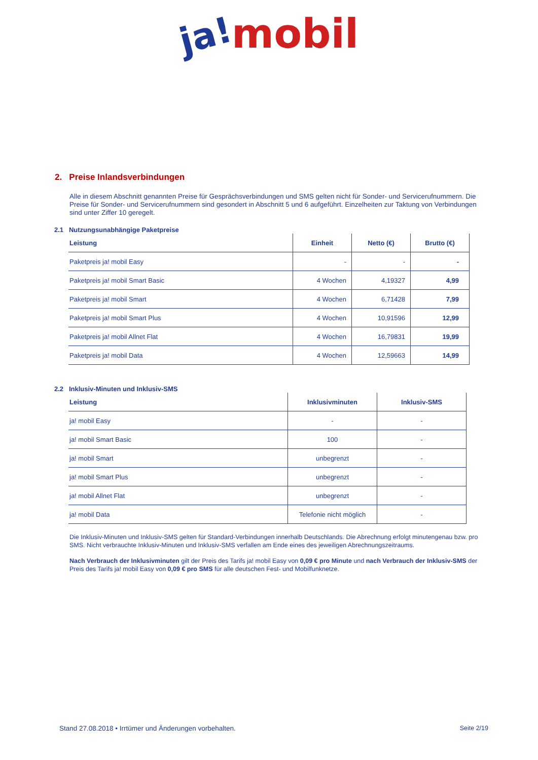ja!mobil
2. Preise Inlandsverbindungen
Alle in diesem Abschnitt genannten Preise für Gesprächsverbindungen und SMS gelten nicht für Sonder- und Servicerufnummern. Die Preise für Sonder- und Servicerufnummern sind gesondert in Abschnitt 5 und 6 aufgeführt. Einzelheiten zur Taktung von Verbindungen sind unter Ziffer 10 geregelt.
2.1 Nutzungsunabhängige Paketpreise
| Leistung | Einheit | Netto (€) | Brutto (€) |
| --- | --- | --- | --- |
| Paketpreis ja! mobil Easy | - | - | - |
| Paketpreis ja! mobil Smart Basic | 4 Wochen | 4,19327 | 4,99 |
| Paketpreis ja! mobil Smart | 4 Wochen | 6,71428 | 7,99 |
| Paketpreis ja! mobil Smart Plus | 4 Wochen | 10,91596 | 12,99 |
| Paketpreis ja! mobil Allnet Flat | 4 Wochen | 16,79831 | 19,99 |
| Paketpreis ja! mobil Data | 4 Wochen | 12,59663 | 14,99 |
2.2 Inklusiv-Minuten und Inklusiv-SMS
| Leistung | Inklusivminuten | Inklusiv-SMS |
| --- | --- | --- |
| ja! mobil Easy | - | - |
| ja! mobil Smart Basic | 100 | - |
| ja! mobil Smart | unbegrenzt | - |
| ja! mobil Smart Plus | unbegrenzt | - |
| ja! mobil Allnet Flat | unbegrenzt | - |
| ja! mobil Data | Telefonie nicht möglich | - |
Die Inklusiv-Minuten und Inklusiv-SMS gelten für Standard-Verbindungen innerhalb Deutschlands. Die Abrechnung erfolgt minutengenau bzw. pro SMS. Nicht verbrauchte Inklusiv-Minuten und Inklusiv-SMS verfallen am Ende eines des jeweiligen Abrechnungszeitraums.
Nach Verbrauch der Inklusivminuten gilt der Preis des Tarifs ja! mobil Easy von 0,09 € pro Minute und nach Verbrauch der Inklusiv-SMS der Preis des Tarifs ja! mobil Easy von 0,09 € pro SMS für alle deutschen Fest- und Mobilfunknetze.
Stand 27.08.2018 • Irrtümer und Änderungen vorbehalten. Seite 2/19